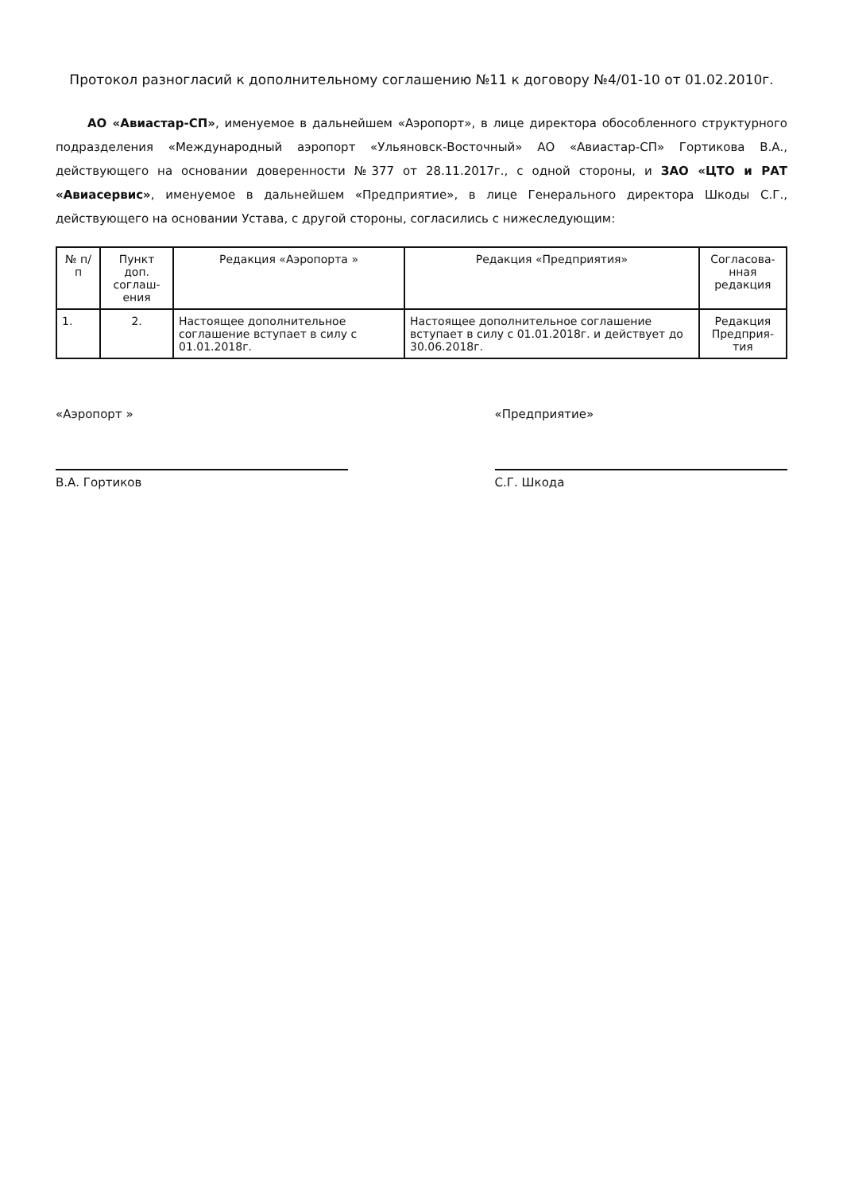Протокол разногласий к дополнительному соглашению №11 к договору №4/01-10 от 01.02.2010г.
АО «Авиастар-СП», именуемое в дальнейшем «Аэропорт», в лице директора обособленного структурного подразделения «Международный аэропорт «Ульяновск-Восточный» АО «Авиастар-СП» Гортикова В.А., действующего на основании доверенности №377 от 28.11.2017г., с одной стороны, и ЗАО «ЦТО и РАТ «Авиасервис», именуемое в дальнейшем «Предприятие», в лице Генерального директора Шкоды С.Г., действующего на основании Устава, с другой стороны, согласились с нижеследующим:
| № п/п | Пункт доп. соглаш­ения | Редакция «Аэропорта » | Редакция «Предприятия» | Согласова­нная редакция |
| --- | --- | --- | --- | --- |
| 1. | 2. | Настоящее дополнительное соглашение вступает в силу с 01.01.2018г. | Настоящее дополнительное соглашение вступает в силу с 01.01.2018г. и действует до 30.06.2018г. | Редакция Предприя­тия |
«Аэропорт »
В.А. Гортиков
«Предприятие»
С.Г. Шкода